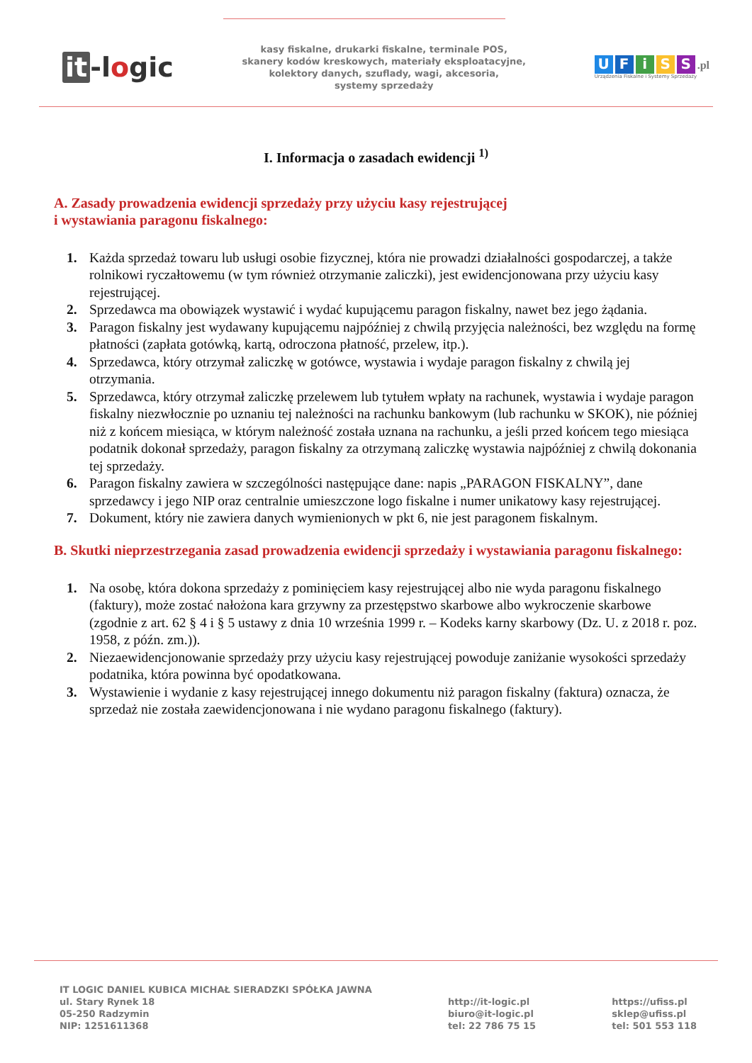it -logic
kasy fiskalne, drukarki fiskalne, terminale POS,
skanery kodów kreskowych, materiały eksploatacyjne,
kolektory danych, szuflady, wagi, akcesoria,
systemy sprzedaży
UFiSS.pl
Urządzenia Fiskalne i Systemy Sprzedaży
I. Informacja o zasadach ewidencji <sup>1)</sup>
A. Zasady prowadzenia ewidencji sprzedaży przy użyciu kasy rejestrującej
i wystawiania paragonu fiskalnego:
1. Każda sprzedaż towaru lub usługi osobie fizycznej, która nie prowadzi działalności gospodarczej, a także rolnikowi ryczałtowemu (w tym również otrzymanie zaliczki), jest ewidencjonowana przy użyciu kasy rejestrującej.
2. Sprzedawca ma obowiązek wystawić i wydać kupującemu paragon fiskalny, nawet bez jego żądania.
3. Paragon fiskalny jest wydawany kupującemu najpóźniej z chwilą przyjęcia należności, bez względu na formę płatności (zapłata gotówką, kartą, odroczona płatność, przelew, itp.).
4. Sprzedawca, który otrzymał zaliczkę w gotówce, wystawia i wydaje paragon fiskalny z chwilą jej otrzymania.
5. Sprzedawca, który otrzymał zaliczkę przelewem lub tytułem wpłaty na rachunek, wystawia i wydaje paragon fiskalny niezwłocznie po uznaniu tej należności na rachunku bankowym (lub rachunku w SKOK), nie później niż z końcem miesiąca, w którym należność została uznana na rachunku, a jeśli przed końcem tego miesiąca podatnik dokonał sprzedaży, paragon fiskalny za otrzymaną zaliczkę wystawia najpóźniej z chwilą dokonania tej sprzedaży.
6. Paragon fiskalny zawiera w szczególności następujące dane: napis „PARAGON FISKALNY”, dane sprzedawcy i jego NIP oraz centralnie umieszczone logo fiskalne i numer unikatowy kasy rejestrującej.
7. Dokument, który nie zawiera danych wymienionych w pkt 6, nie jest paragonem fiskalnym.
B. Skutki nieprzestrzegania zasad prowadzenia ewidencji sprzedaży i wystawiania paragonu fiskalnego:
1. Na osobę, która dokona sprzedaży z pominięciem kasy rejestrującej albo nie wyda paragonu fiskalnego (faktury), może zostać nałożona kara grzywny za przestępstwo skarbowe albo wykroczenie skarbowe (zgodnie z art. 62 § 4 i § 5 ustawy z dnia 10 września 1999 r. – Kodeks karny skarbowy (Dz. U. z 2018 r. poz. 1958, z późn. zm.)).
2. Niezaewidencjonowanie sprzedaży przy użyciu kasy rejestrującej powoduje zaniżanie wysokości sprzedaży podatnika, która powinna być opodatkowana.
3. Wystawienie i wydanie z kasy rejestrującej innego dokumentu niż paragon fiskalny (faktura) oznacza, że sprzedaż nie została zaewidencjonowana i nie wydano paragonu fiskalnego (faktury).
IT LOGIC DANIEL KUBICA MICHAŁ SIERADZKI SPÓŁKA JAWNA
ul. Stary Rynek 18
05-250 Radzymin
NIP: 1251611368
http://it-logic.pl
biuro@it-logic.pl
tel: 22 786 75 15
https://ufiss.pl
sklep@ufiss.pl
tel: 501 553 118